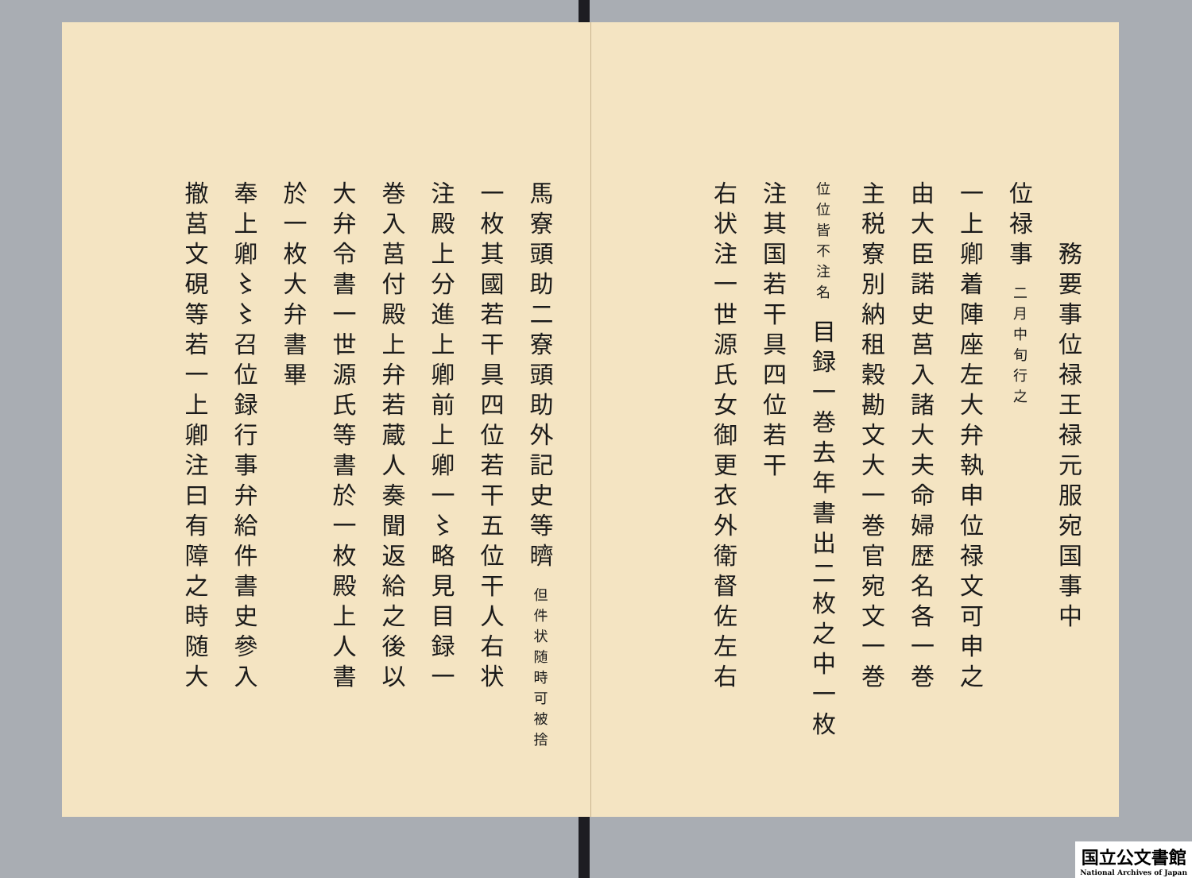馬寮頭助二寮頭助外記史等𣋠 但件状随時可被捨
一枚其國若干具四位若干五位干人右状
注殿上分進上卿前上卿一〻略見目録一
巻入莒付殿上弁若蔵人奏聞返給之後以
大弁令書一世源氏等書於一枚殿上人書
於一枚大弁書畢
奉上卿〻〻召位録行事弁給件書史參入
撤莒文硯等若一上卿注曰有障之時随大
　　務要事位禄王禄元服宛国事中
位禄事 二月中旬行之
一上卿着陣座左大弁執申位禄文可申之
由大臣諾史莒入諸大夫命婦歴名各一巻
主税寮別納租穀勘文大一巻官宛文一巻
位位皆不注名 目録一巻去年書出二枚之中一枚
注其国若干具四位若干
右状注一世源氏女御更衣外衛督佐左右
国立公文書館
National Archives of Japan